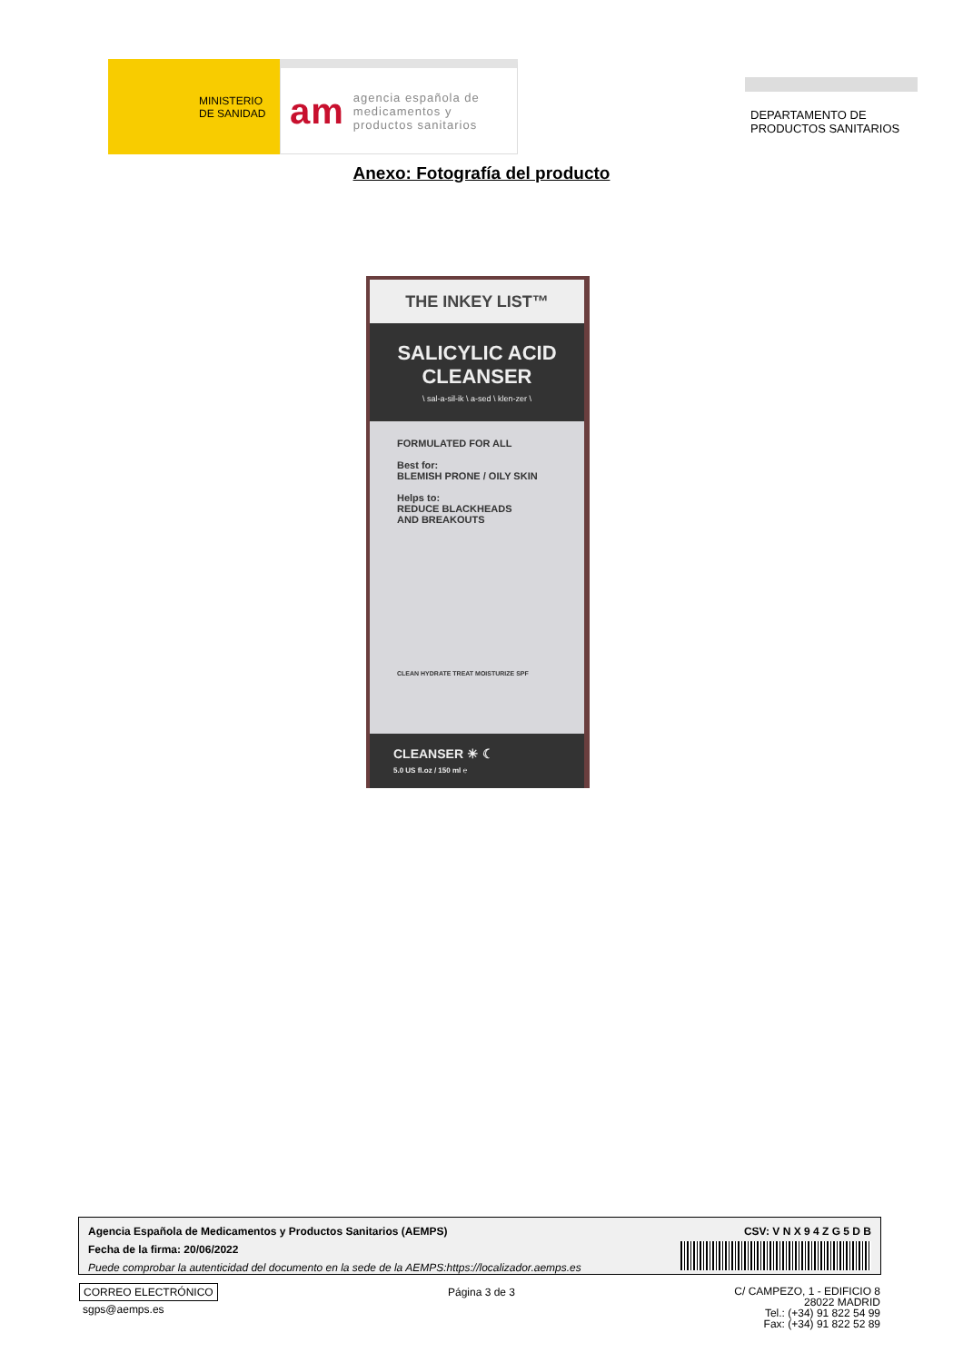MINISTERIO
DE SANIDAD
am agencia española de
medicamentos y
productos sanitarios
DEPARTAMENTO DE
PRODUCTOS SANITARIOS
Anexo: Fotografía del producto
THE INKEY LIST™
SALICYLIC ACID
CLEANSER
\ sal-a-sil-ik \ a-sed \ klen-zer \
FORMULATED FOR ALL
Best for:
BLEMISH PRONE / OILY SKIN
Helps to:
REDUCE BLACKHEADS
AND BREAKOUTS
CLEAN HYDRATE TREAT MOISTURIZE SPF
CLEANSER ☀ ☾
5.0 US fl.oz / 150 ml ℮
Agencia Española de Medicamentos y Productos Sanitarios (AEMPS)
Fecha de la firma: 20/06/2022
Puede comprobar la autenticidad del documento en la sede de la AEMPS:https://localizador.aemps.es
CSV: V N X 9 4 Z G 5 D B
CORREO ELECTRÓNICO
sgps@aemps.es
Página 3 de 3
C/ CAMPEZO, 1 - EDIFICIO 8
28022 MADRID
Tel.: (+34) 91 822 54 99
Fax: (+34) 91 822 52 89